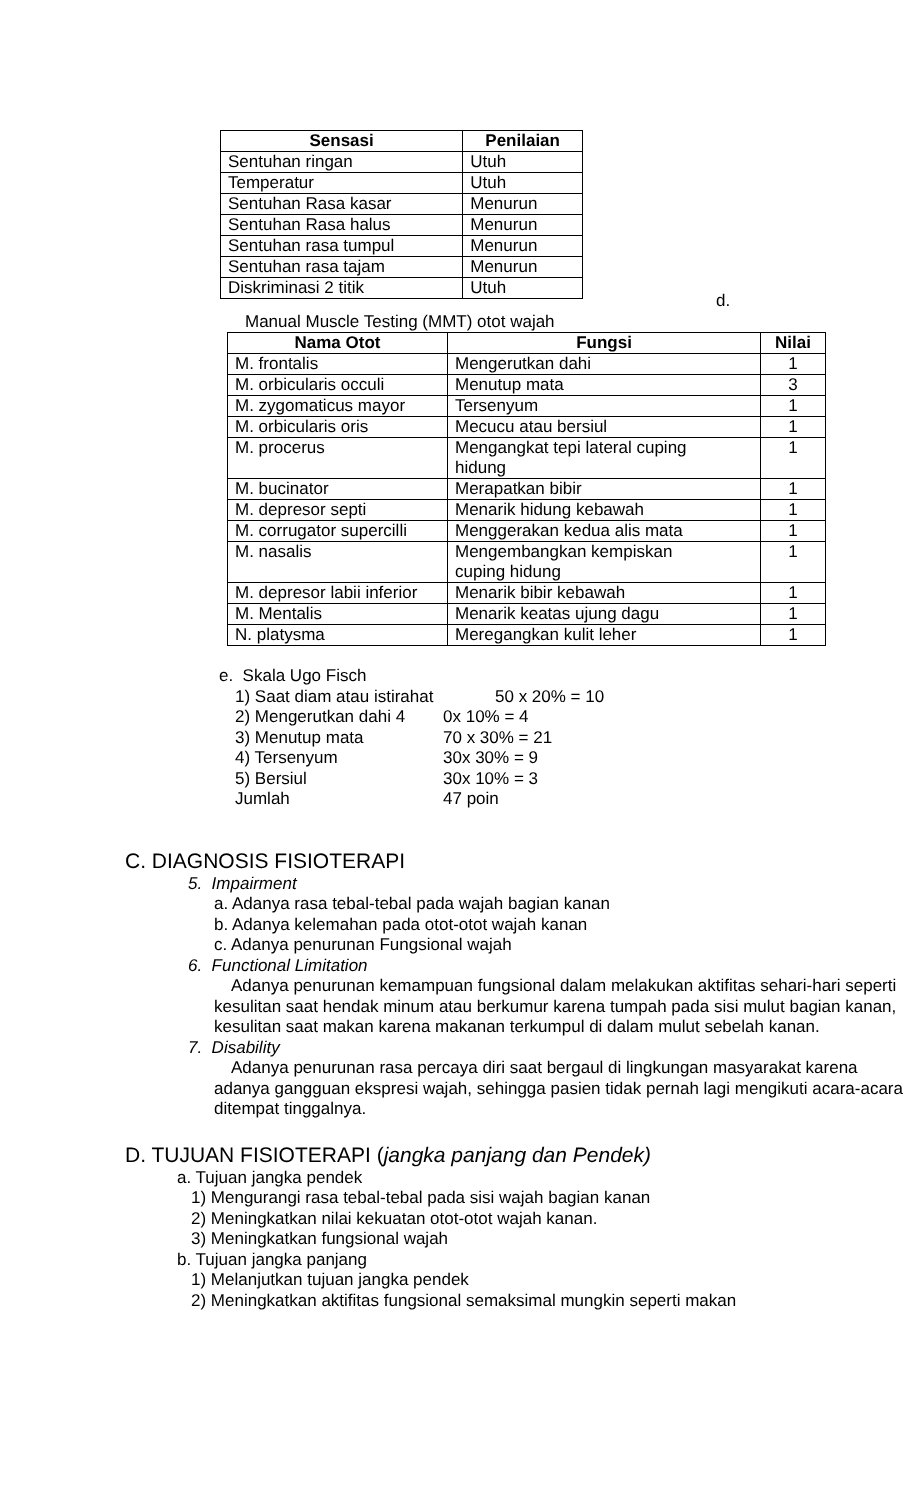| Sensasi | Penilaian |
| --- | --- |
| Sentuhan ringan | Utuh |
| Temperatur | Utuh |
| Sentuhan Rasa kasar | Menurun |
| Sentuhan Rasa halus | Menurun |
| Sentuhan rasa tumpul | Menurun |
| Sentuhan rasa tajam | Menurun |
| Diskriminasi 2 titik | Utuh |
d.
Manual Muscle Testing (MMT) otot wajah
| Nama Otot | Fungsi | Nilai |
| --- | --- | --- |
| M. frontalis | Mengerutkan dahi | 1 |
| M. orbicularis occuli | Menutup mata | 3 |
| M. zygomaticus mayor | Tersenyum | 1 |
| M. orbicularis oris | Mecucu atau bersiul | 1 |
| M. procerus | Mengangkat tepi lateral cuping hidung | 1 |
| M. bucinator | Merapatkan bibir | 1 |
| M. depresor septi | Menarik hidung kebawah | 1 |
| M. corrugator supercilli | Menggerakan kedua alis mata | 1 |
| M. nasalis | Mengembangkan kempiskan cuping hidung | 1 |
| M. depresor labii inferior | Menarik bibir kebawah | 1 |
| M. Mentalis | Menarik keatas ujung dagu | 1 |
| N. platysma | Meregangkan kulit leher | 1 |
e. Skala Ugo Fisch
1) Saat diam atau istirahat
50 x 20% = 10
2) Mengerutkan dahi 4
0x 10% = 4
3) Menutup mata 70 x 30% = 21
4) Tersenyum 30x 30% = 9
5) Bersiul 30x 10% = 3
Jumlah 47 poin
C. DIAGNOSIS FISIOTERAPI
5. Impairment
a. Adanya rasa tebal-tebal pada wajah bagian kanan
b. Adanya kelemahan pada otot-otot wajah kanan
c. Adanya penurunan Fungsional wajah
6. Functional Limitation
Adanya penurunan kemampuan fungsional dalam melakukan aktifitas sehari-hari seperti kesulitan saat hendak minum atau berkumur karena tumpah pada sisi mulut bagian kanan, kesulitan saat makan karena makanan terkumpul di dalam mulut sebelah kanan.
7. Disability
Adanya penurunan rasa percaya diri saat bergaul di lingkungan masyarakat karena adanya gangguan ekspresi wajah, sehingga pasien tidak pernah lagi mengikuti acara-acara ditempat tinggalnya.
D. TUJUAN FISIOTERAPI (jangka panjang dan Pendek)
a. Tujuan jangka pendek
1) Mengurangi rasa tebal-tebal pada sisi wajah bagian kanan
2) Meningkatkan nilai kekuatan otot-otot wajah kanan.
3) Meningkatkan fungsional wajah
b. Tujuan jangka panjang
1) Melanjutkan tujuan jangka pendek
2) Meningkatkan aktifitas fungsional semaksimal mungkin seperti makan